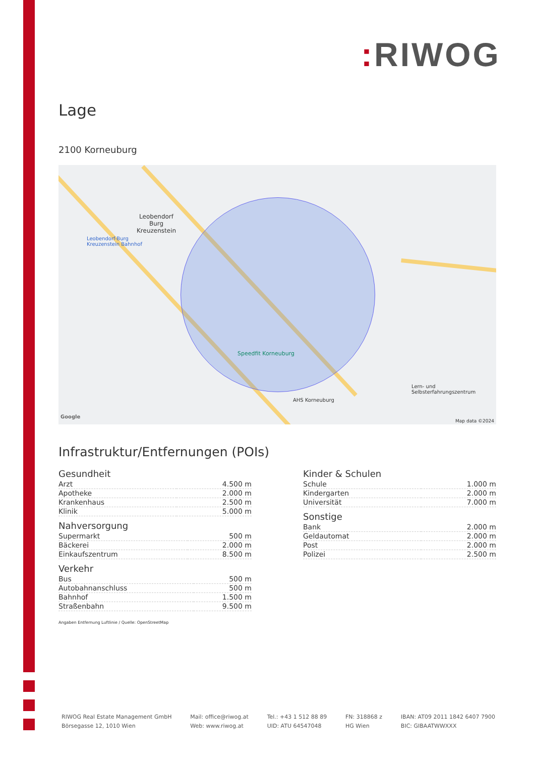: RIWOG
Lage
2100 Korneuburg
Leobendorf
Burg
Kreuzenstein
Leobendorf-Burg
Kreuzenstein Bahnhof
Speedfit Korneuburg
AHS Korneuburg
Lern- und
Selbsterfahrungszentrum
Google
Map data ©2024
Infrastruktur/Entfernungen (POIs)
Gesundheit
| Arzt | 4.500 m |
| Apotheke | 2.000 m |
| Krankenhaus | 2.500 m |
| Klinik | 5.000 m |
Nahversorgung
| Supermarkt | 500 m |
| Bäckerei | 2.000 m |
| Einkaufszentrum | 8.500 m |
Verkehr
| Bus | 500 m |
| Autobahnanschluss | 500 m |
| Bahnhof | 1.500 m |
| Straßenbahn | 9.500 m |
Kinder & Schulen
| Schule | 1.000 m |
| Kindergarten | 2.000 m |
| Universität | 7.000 m |
Sonstige
| Bank | 2.000 m |
| Geldautomat | 2.000 m |
| Post | 2.000 m |
| Polizei | 2.500 m |
Angaben Entfernung Luftlinie / Quelle: OpenStreetMap
RIWOG Real Estate Management GmbH
Börsegasse 12, 1010 Wien
Mail: office@riwog.at
Web: www.riwog.at
Tel.: +43 1 512 88 89
UID: ATU 64547048
FN: 318868 z
HG Wien
IBAN: AT09 2011 1842 6407 7900
BIC: GIBAATWWXXX